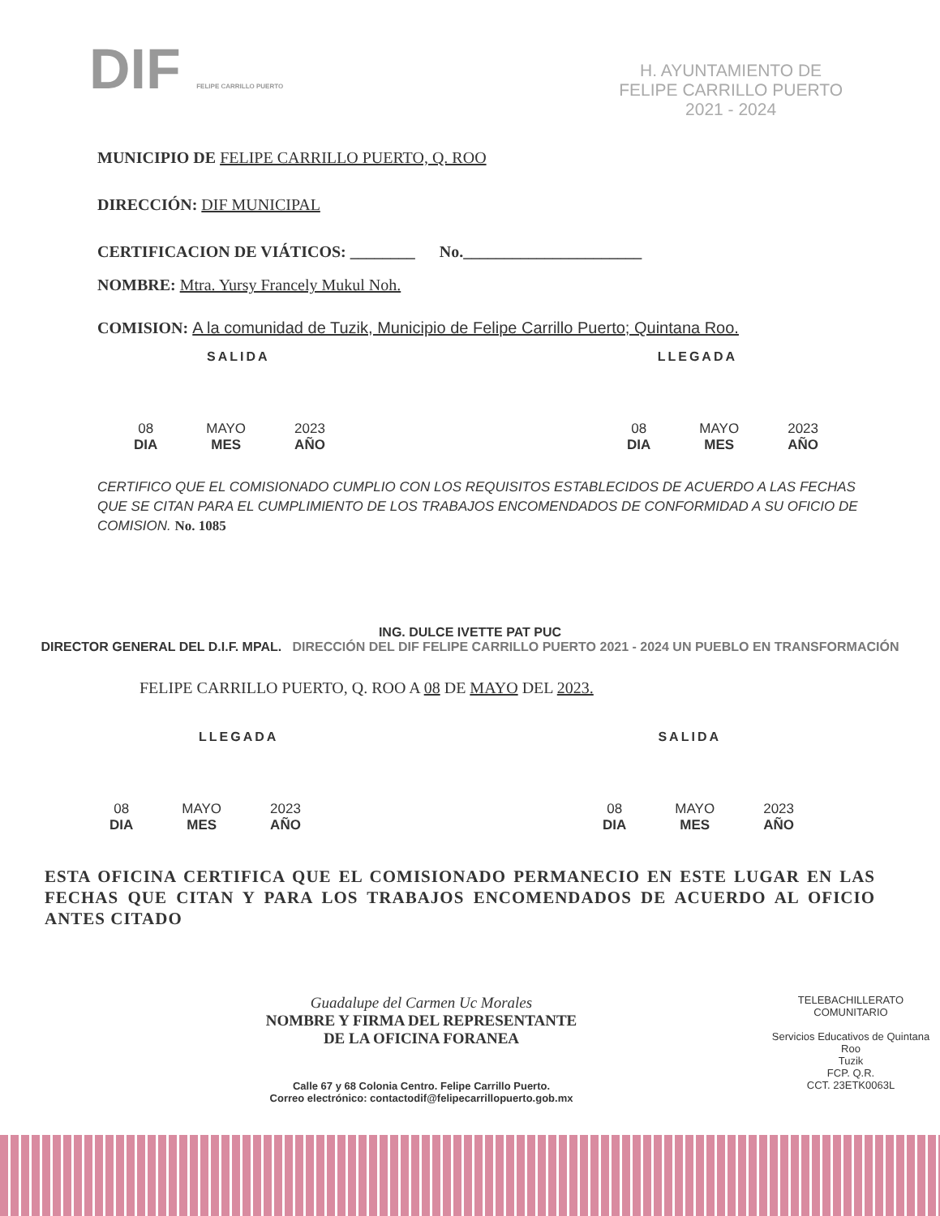DIF FELIPE CARRILLO PUERTO
H. AYUNTAMIENTO DE
FELIPE CARRILLO PUERTO
2021 - 2024
MUNICIPIO DE FELIPE CARRILLO PUERTO, Q. ROO
DIRECCIÓN: DIF MUNICIPAL
CERTIFICACION DE VIÁTICOS: ________ No.______________________
NOMBRE: Mtra. Yursy Francely Mukul Noh.
COMISION: A la comunidad de Tuzik, Municipio de Felipe Carrillo Puerto; Quintana Roo.
SALIDA LLEGADA
08
DIA
MAYO
MES
2023
AÑO
08
DIA
MAYO
MES
2023
AÑO
CERTIFICO QUE EL COMISIONADO CUMPLIO CON LOS REQUISITOS ESTABLECIDOS DE ACUERDO A LAS FECHAS QUE SE CITAN PARA EL CUMPLIMIENTO DE LOS TRABAJOS ENCOMENDADOS DE CONFORMIDAD A SU OFICIO DE COMISION. No. 1085
ING. DULCE IVETTE PAT PUC
DIRECTOR GENERAL DEL D.I.F. MPAL. DIRECCIÓN DEL DIF FELIPE CARRILLO PUERTO 2021 - 2024 UN PUEBLO EN TRANSFORMACIÓN
FELIPE CARRILLO PUERTO, Q. ROO A 08 DE MAYO DEL 2023.
LLEGADA SALIDA
08
DIA
MAYO
MES
2023
AÑO
08
DIA
MAYO
MES
2023
AÑO
ESTA OFICINA CERTIFICA QUE EL COMISIONADO PERMANECIO EN ESTE LUGAR EN LAS FECHAS QUE CITAN Y PARA LOS TRABAJOS ENCOMENDADOS DE ACUERDO AL OFICIO ANTES CITADO
Guadalupe del Carmen Uc Morales
NOMBRE Y FIRMA DEL REPRESENTANTE
DE LA OFICINA FORANEA
Calle 67 y 68 Colonia Centro. Felipe Carrillo Puerto.
Correo electrónico: contactodif@felipecarrillopuerto.gob.mx
TELEBACHILLERATO COMUNITARIO
Servicios Educativos de Quintana Roo
Tuzik
FCP. Q.R.
CCT. 23ETK0063L